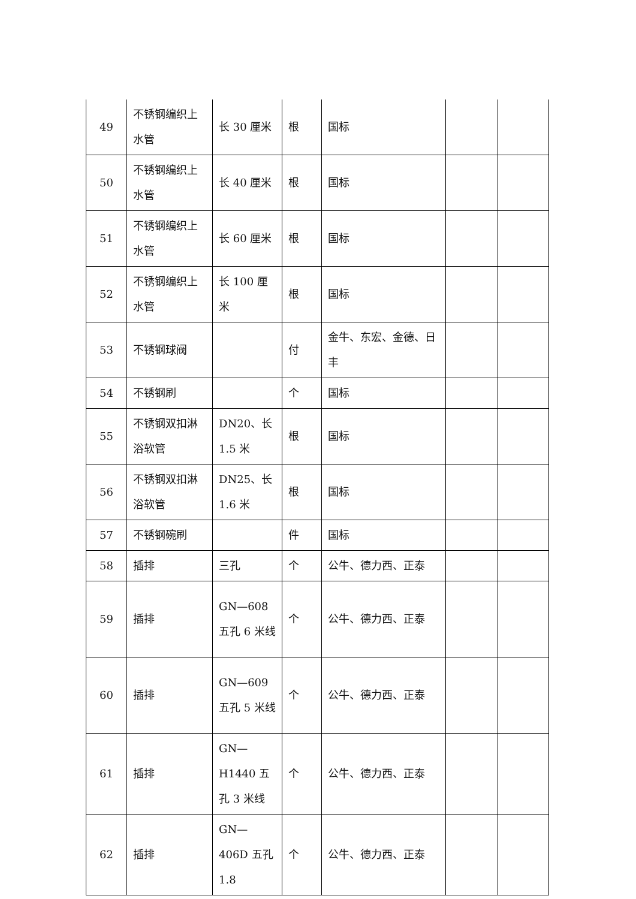| 49 | 不锈钢编织上水管 | 长 30 厘米 | 根 | 国标 | | |
| 50 | 不锈钢编织上水管 | 长 40 厘米 | 根 | 国标 | | |
| 51 | 不锈钢编织上水管 | 长 60 厘米 | 根 | 国标 | | |
| 52 | 不锈钢编织上水管 | 长 100 厘米 | 根 | 国标 | | |
| 53 | 不锈钢球阀 | | 付 | 金牛、东宏、金德、日丰 | | |
| 54 | 不锈钢刷 | | 个 | 国标 | | |
| 55 | 不锈钢双扣淋浴软管 | DN20、长 1.5 米 | 根 | 国标 | | |
| 56 | 不锈钢双扣淋浴软管 | DN25、长 1.6 米 | 根 | 国标 | | |
| 57 | 不锈钢碗刷 | | 件 | 国标 | | |
| 58 | 插排 | 三孔 | 个 | 公牛、德力西、正泰 | | |
| 59 | 插排 | GN—608 五孔 6 米线 | 个 | 公牛、德力西、正泰 | | |
| 60 | 插排 | GN—609 五孔 5 米线 | 个 | 公牛、德力西、正泰 | | |
| 61 | 插排 | GN—H1440 五孔 3 米线 | 个 | 公牛、德力西、正泰 | | |
| 62 | 插排 | GN—406D 五孔 1.8 | 个 | 公牛、德力西、正泰 | | |